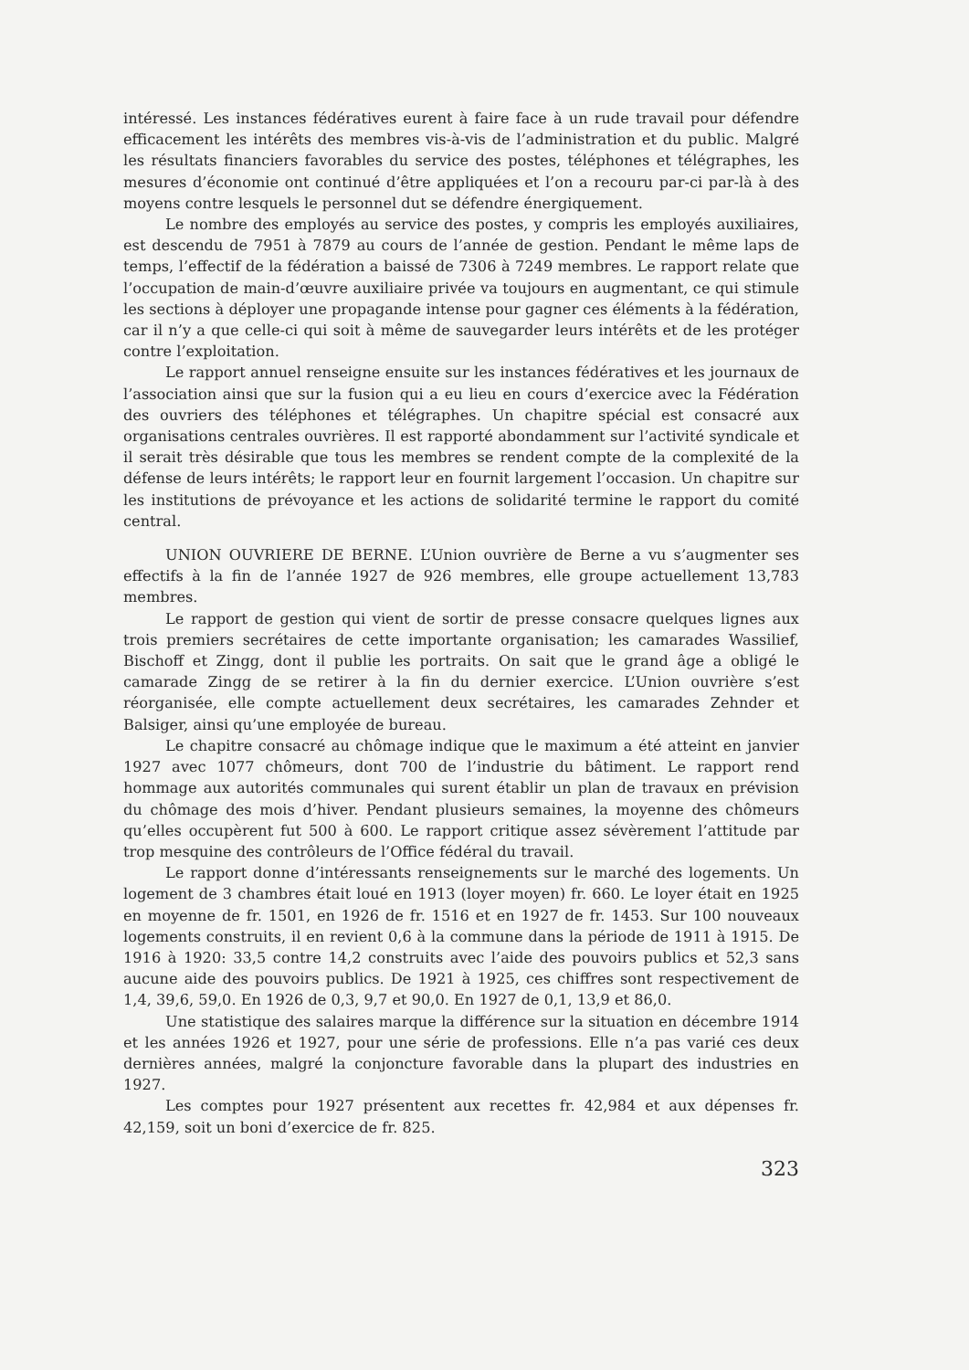intéressé. Les instances fédératives eurent à faire face à un rude travail pour défendre efficacement les intérêts des membres vis-à-vis de l’administration et du public. Malgré les résultats financiers favorables du service des postes, téléphones et télégraphes, les mesures d’économie ont continué d’être appliquées et l’on a recouru par-ci par-là à des moyens contre lesquels le personnel dut se défendre énergiquement.
Le nombre des employés au service des postes, y compris les employés auxiliaires, est descendu de 7951 à 7879 au cours de l’année de gestion. Pendant le même laps de temps, l’effectif de la fédération a baissé de 7306 à 7249 membres. Le rapport relate que l’occupation de main-d’œuvre auxiliaire privée va toujours en augmentant, ce qui stimule les sections à déployer une propagande intense pour gagner ces éléments à la fédération, car il n’y a que celle-ci qui soit à même de sauvegarder leurs intérêts et de les protéger contre l’exploitation.
Le rapport annuel renseigne ensuite sur les instances fédératives et les journaux de l’association ainsi que sur la fusion qui a eu lieu en cours d’exercice avec la Fédération des ouvriers des téléphones et télégraphes. Un chapitre spécial est consacré aux organisations centrales ouvrières. Il est rapporté abondamment sur l’activité syndicale et il serait très désirable que tous les membres se rendent compte de la complexité de la défense de leurs intérêts; le rapport leur en fournit largement l’occasion. Un chapitre sur les institutions de prévoyance et les actions de solidarité termine le rapport du comité central.
UNION OUVRIERE DE BERNE. L’Union ouvrière de Berne a vu s’augmenter ses effectifs à la fin de l’année 1927 de 926 membres, elle groupe actuellement 13,783 membres.
Le rapport de gestion qui vient de sortir de presse consacre quelques lignes aux trois premiers secrétaires de cette importante organisation; les camarades Wassilief, Bischoff et Zingg, dont il publie les portraits. On sait que le grand âge a obligé le camarade Zingg de se retirer à la fin du dernier exercice. L’Union ouvrière s’est réorganisée, elle compte actuellement deux secrétaires, les camarades Zehnder et Balsiger, ainsi qu’une employée de bureau.
Le chapitre consacré au chômage indique que le maximum a été atteint en janvier 1927 avec 1077 chômeurs, dont 700 de l’industrie du bâtiment. Le rapport rend hommage aux autorités communales qui surent établir un plan de travaux en prévision du chômage des mois d’hiver. Pendant plusieurs semaines, la moyenne des chômeurs qu’elles occupèrent fut 500 à 600. Le rapport critique assez sévèrement l’attitude par trop mesquine des contrôleurs de l’Office fédéral du travail.
Le rapport donne d’intéressants renseignements sur le marché des logements. Un logement de 3 chambres était loué en 1913 (loyer moyen) fr. 660. Le loyer était en 1925 en moyenne de fr. 1501, en 1926 de fr. 1516 et en 1927 de fr. 1453. Sur 100 nouveaux logements construits, il en revient 0,6 à la commune dans la période de 1911 à 1915. De 1916 à 1920: 33,5 contre 14,2 construits avec l’aide des pouvoirs publics et 52,3 sans aucune aide des pouvoirs publics. De 1921 à 1925, ces chiffres sont respectivement de 1,4, 39,6, 59,0. En 1926 de 0,3, 9,7 et 90,0. En 1927 de 0,1, 13,9 et 86,0.
Une statistique des salaires marque la différence sur la situation en décembre 1914 et les années 1926 et 1927, pour une série de professions. Elle n’a pas varié ces deux dernières années, malgré la conjoncture favorable dans la plupart des industries en 1927.
Les comptes pour 1927 présentent aux recettes fr. 42,984 et aux dépenses fr. 42,159, soit un boni d’exercice de fr. 825.
323